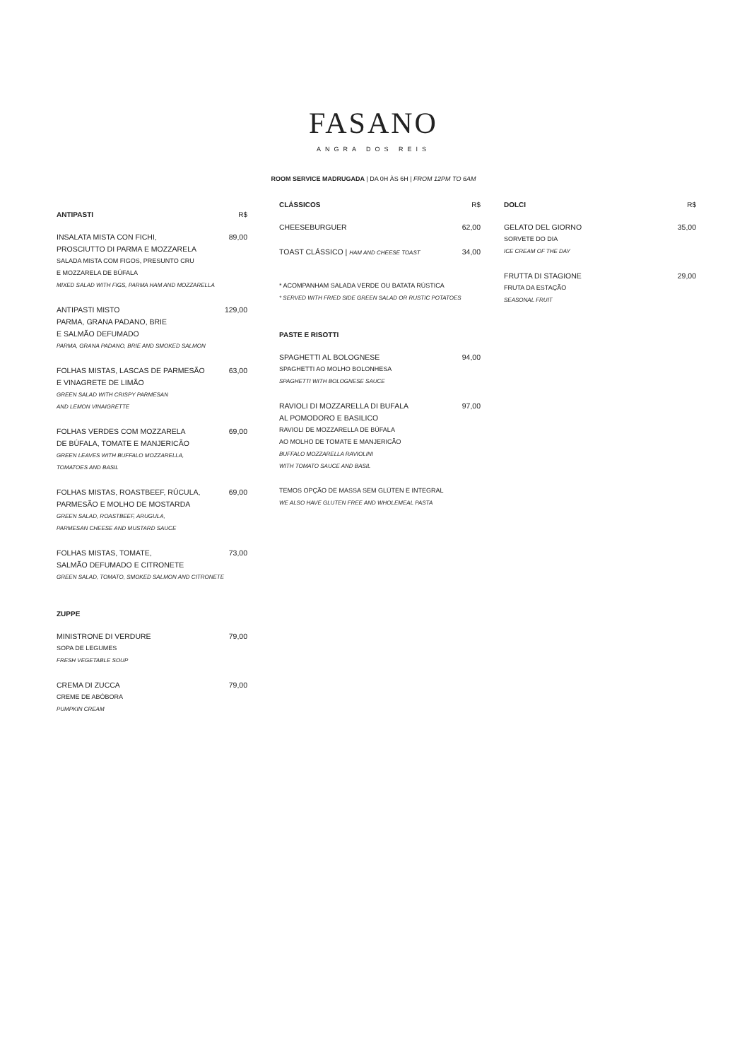FASANO
ANGRA DOS REIS
ROOM SERVICE MADRUGADA | DA 0H ÀS 6H | FROM 12PM TO 6AM
ANTIPASTI R$
INSALATA MISTA CON FICHI,
PROSCIUTTO DI PARMA E MOZZARELA 89,00
SALADA MISTA COM FIGOS, PRESUNTO CRU
E MOZZARELA DE BÚFALA
MIXED SALAD WITH FIGS, PARMA HAM AND MOZZARELLA
ANTIPASTI MISTO
PARMA, GRANA PADANO, BRIE
E SALMÃO DEFUMADO 129,00
PARMA, GRANA PADANO, BRIE AND SMOKED SALMON
FOLHAS MISTAS, LASCAS DE PARMESÃO
E VINAGRETE DE LIMÃO 63,00
GREEN SALAD WITH CRISPY PARMESAN
AND LEMON VINAIGRETTE
FOLHAS VERDES COM MOZZARELA
DE BÚFALA, TOMATE E MANJERICÃO 69,00
GREEN LEAVES WITH BUFFALO MOZZARELLA,
TOMATOES AND BASIL
FOLHAS MISTAS, ROASTBEEF, RÚCULA,
PARMESÃO E MOLHO DE MOSTARDA 69,00
GREEN SALAD, ROASTBEEF, ARUGULA,
PARMESAN CHEESE AND MUSTARD SAUCE
FOLHAS MISTAS, TOMATE,
SALMÃO DEFUMADO E CITRONETE 73,00
GREEN SALAD, TOMATO, SMOKED SALMON AND CITRONETE
ZUPPE
MINISTRONE DI VERDURE 79,00
SOPA DE LEGUMES
FRESH VEGETABLE SOUP
CREMA DI ZUCCA 79,00
CREME DE ABÓBORA
PUMPKIN CREAM
CLÁSSICOS R$
CHEESEBURGUER 62,00
TOAST CLÁSSICO | HAM AND CHEESE TOAST 34,00
* ACOMPANHAM SALADA VERDE OU BATATA RÚSTICA
* SERVED WITH FRIED SIDE GREEN SALAD OR RUSTIC POTATOES
PASTE E RISOTTI
SPAGHETTI AL BOLOGNESE 94,00
SPAGHETTI AO MOLHO BOLONHESA
SPAGHETTI WITH BOLOGNESE SAUCE
RAVIOLI DI MOZZARELLA DI BUFALA
AL POMODORO E BASILICO 97,00
RAVIOLI DE MOZZARELLA DE BÚFALA
AO MOLHO DE TOMATE E MANJERICÃO
BUFFALO MOZZARELLA RAVIOLINI
WITH TOMATO SAUCE AND BASIL
TEMOS OPÇÃO DE MASSA SEM GLÚTEN E INTEGRAL
WE ALSO HAVE GLUTEN FREE AND WHOLEMEAL PASTA
DOLCI R$
GELATO DEL GIORNO 35,00
SORVETE DO DIA
ICE CREAM OF THE DAY
FRUTTA DI STAGIONE 29,00
FRUTA DA ESTAÇÃO
SEASONAL FRUIT